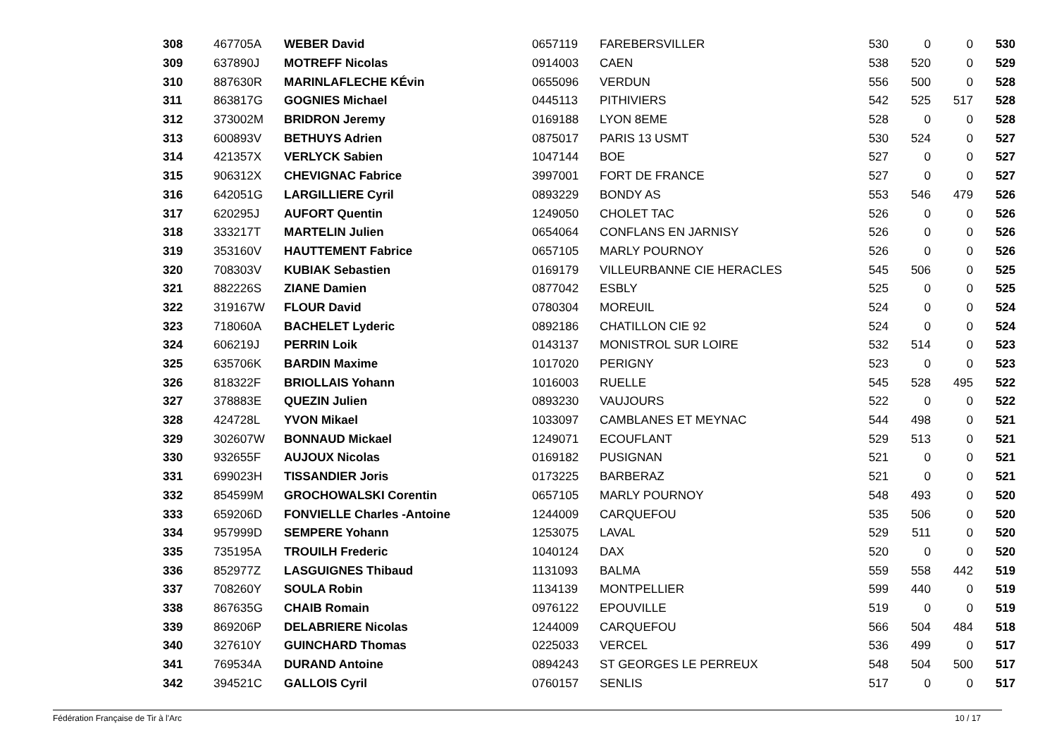| 308 | 467705A | WEBER David | 0657119 | FAREBERSVILLER | 530 | 0 | 0 | 530 |
| 309 | 637890J | MOTREFF Nicolas | 0914003 | CAEN | 538 | 520 | 0 | 529 |
| 310 | 887630R | MARINLAFLECHE KÉvin | 0655096 | VERDUN | 556 | 500 | 0 | 528 |
| 311 | 863817G | GOGNIES Michael | 0445113 | PITHIVIERS | 542 | 525 | 517 | 528 |
| 312 | 373002M | BRIDRON Jeremy | 0169188 | LYON 8EME | 528 | 0 | 0 | 528 |
| 313 | 600893V | BETHUYS Adrien | 0875017 | PARIS 13 USMT | 530 | 524 | 0 | 527 |
| 314 | 421357X | VERLYCK Sabien | 1047144 | BOE | 527 | 0 | 0 | 527 |
| 315 | 906312X | CHEVIGNAC Fabrice | 3997001 | FORT DE FRANCE | 527 | 0 | 0 | 527 |
| 316 | 642051G | LARGILLIERE Cyril | 0893229 | BONDY AS | 553 | 546 | 479 | 526 |
| 317 | 620295J | AUFORT Quentin | 1249050 | CHOLET TAC | 526 | 0 | 0 | 526 |
| 318 | 333217T | MARTELIN Julien | 0654064 | CONFLANS EN JARNISY | 526 | 0 | 0 | 526 |
| 319 | 353160V | HAUTTEMENT Fabrice | 0657105 | MARLY POURNOY | 526 | 0 | 0 | 526 |
| 320 | 708303V | KUBIAK Sebastien | 0169179 | VILLEURBANNE CIE HERACLES | 545 | 506 | 0 | 525 |
| 321 | 882226S | ZIANE Damien | 0877042 | ESBLY | 525 | 0 | 0 | 525 |
| 322 | 319167W | FLOUR David | 0780304 | MOREUIL | 524 | 0 | 0 | 524 |
| 323 | 718060A | BACHELET Lyderic | 0892186 | CHATILLON CIE 92 | 524 | 0 | 0 | 524 |
| 324 | 606219J | PERRIN Loik | 0143137 | MONISTROL SUR LOIRE | 532 | 514 | 0 | 523 |
| 325 | 635706K | BARDIN Maxime | 1017020 | PERIGNY | 523 | 0 | 0 | 523 |
| 326 | 818322F | BRIOLLAIS Yohann | 1016003 | RUELLE | 545 | 528 | 495 | 522 |
| 327 | 378883E | QUEZIN Julien | 0893230 | VAUJOURS | 522 | 0 | 0 | 522 |
| 328 | 424728L | YVON Mikael | 1033097 | CAMBLANES ET MEYNAC | 544 | 498 | 0 | 521 |
| 329 | 302607W | BONNAUD Mickael | 1249071 | ECOUFLANT | 529 | 513 | 0 | 521 |
| 330 | 932655F | AUJOUX Nicolas | 0169182 | PUSIGNAN | 521 | 0 | 0 | 521 |
| 331 | 699023H | TISSANDIER Joris | 0173225 | BARBERAZ | 521 | 0 | 0 | 521 |
| 332 | 854599M | GROCHOWALSKI Corentin | 0657105 | MARLY POURNOY | 548 | 493 | 0 | 520 |
| 333 | 659206D | FONVIELLE Charles -Antoine | 1244009 | CARQUEFOU | 535 | 506 | 0 | 520 |
| 334 | 957999D | SEMPERE Yohann | 1253075 | LAVAL | 529 | 511 | 0 | 520 |
| 335 | 735195A | TROUILH Frederic | 1040124 | DAX | 520 | 0 | 0 | 520 |
| 336 | 852977Z | LASGUIGNES Thibaud | 1131093 | BALMA | 559 | 558 | 442 | 519 |
| 337 | 708260Y | SOULA Robin | 1134139 | MONTPELLIER | 599 | 440 | 0 | 519 |
| 338 | 867635G | CHAIB Romain | 0976122 | EPOUVILLE | 519 | 0 | 0 | 519 |
| 339 | 869206P | DELABRIERE Nicolas | 1244009 | CARQUEFOU | 566 | 504 | 484 | 518 |
| 340 | 327610Y | GUINCHARD Thomas | 0225033 | VERCEL | 536 | 499 | 0 | 517 |
| 341 | 769534A | DURAND Antoine | 0894243 | ST GEORGES LE PERREUX | 548 | 504 | 500 | 517 |
| 342 | 394521C | GALLOIS Cyril | 0760157 | SENLIS | 517 | 0 | 0 | 517 |
Fédération Française de Tir à l'Arc 10 / 17